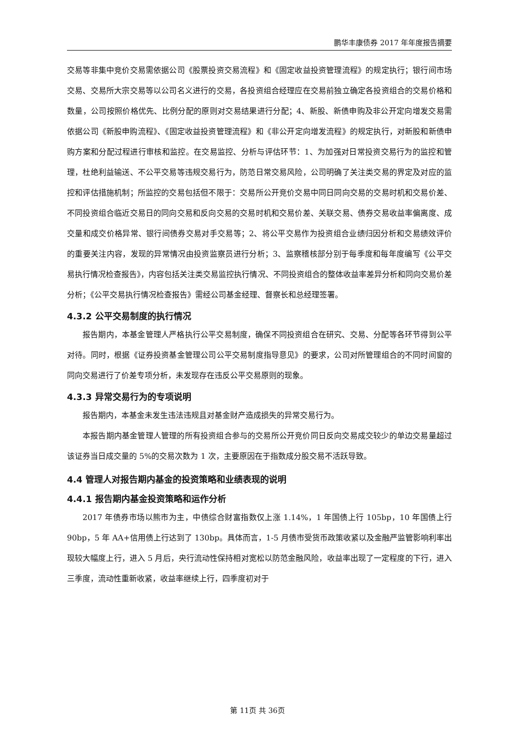鹏华丰康债券 2017 年年度报告摘要
交易等非集中竞价交易需依据公司《股票投资交易流程》和《固定收益投资管理流程》的规定执行；银行间市场交易、交易所大宗交易等以公司名义进行的交易，各投资组合经理应在交易前独立确定各投资组合的交易价格和数量，公司按照价格优先、比例分配的原则对交易结果进行分配；4、新股、新债申购及非公开定向增发交易需依据公司《新股申购流程》、《固定收益投资管理流程》和《非公开定向增发流程》的规定执行，对新股和新债申购方案和分配过程进行审核和监控。在交易监控、分析与评估环节：1、为加强对日常投资交易行为的监控和管理，杜绝利益输送、不公平交易等违规交易行为，防范日常交易风险，公司明确了关注类交易的界定及对应的监控和评估措施机制；所监控的交易包括但不限于：交易所公开竞价交易中同日同向交易的交易时机和交易价差、不同投资组合临近交易日的同向交易和反向交易的交易时机和交易价差、关联交易、债券交易收益率偏离度、成交量和成交价格异常、银行间债券交易对手交易等；2、将公平交易作为投资组合业绩归因分析和交易绩效评价的重要关注内容，发现的异常情况由投资监察员进行分析；3、监察稽核部分别于每季度和每年度编写《公平交易执行情况检查报告》，内容包括关注类交易监控执行情况、不同投资组合的整体收益率差异分析和同向交易价差分析；《公平交易执行情况检查报告》需经公司基金经理、督察长和总经理签署。
4.3.2 公平交易制度的执行情况
报告期内，本基金管理人严格执行公平交易制度，确保不同投资组合在研究、交易、分配等各环节得到公平对待。同时，根据《证券投资基金管理公司公平交易制度指导意见》的要求，公司对所管理组合的不同时间窗的同向交易进行了价差专项分析，未发现存在违反公平交易原则的现象。
4.3.3 异常交易行为的专项说明
报告期内，本基金未发生违法违规且对基金财产造成损失的异常交易行为。
本报告期内基金管理人管理的所有投资组合参与的交易所公开竞价同日反向交易成交较少的单边交易量超过该证券当日成交量的 5%的交易次数为 1 次，主要原因在于指数成分股交易不活跃导致。
4.4 管理人对报告期内基金的投资策略和业绩表现的说明
4.4.1 报告期内基金投资策略和运作分析
2017 年债券市场以熊市为主，中债综合财富指数仅上涨 1.14%，1 年国债上行 105bp，10 年国债上行 90bp，5 年 AA+信用债上行达到了 130bp。具体而言，1-5 月债市受货币政策收紧以及金融严监管影响利率出现较大幅度上行，进入 5 月后，央行流动性保持相对宽松以防范金融风险，收益率出现了一定程度的下行，进入三季度，流动性重新收紧，收益率继续上行，四季度初对于
第 11页 共 36页